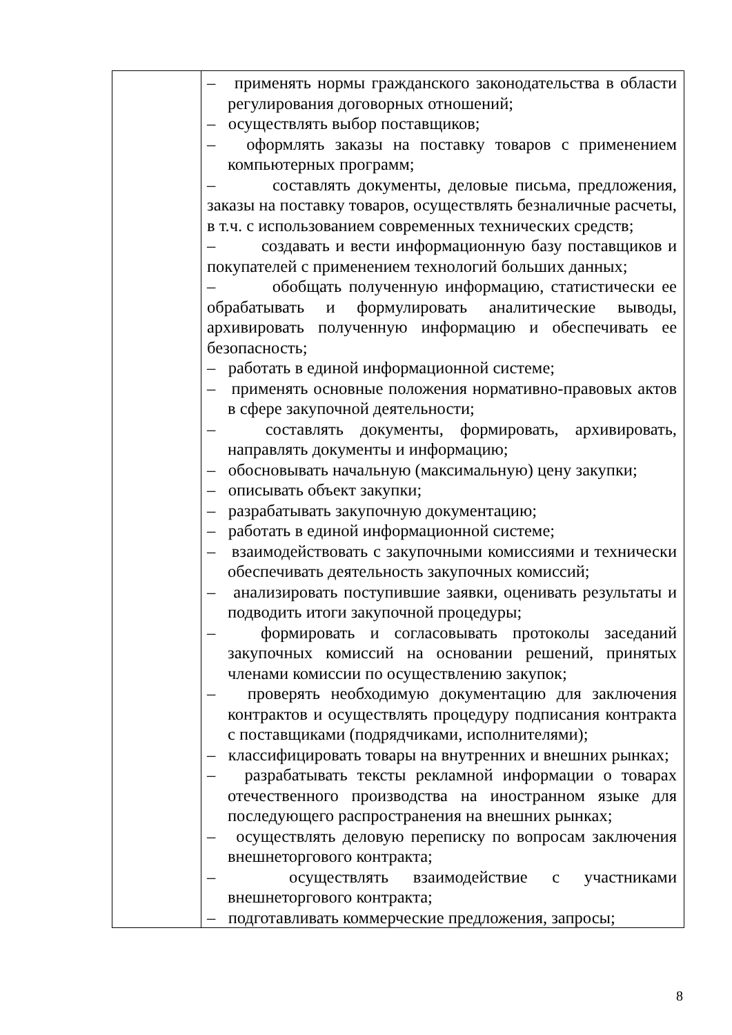| | – применять нормы гражданского законодательства в области регулирования договорных отношений; – осуществлять выбор поставщиков; – оформлять заказы на поставку товаров с применением компьютерных программ; – составлять документы, деловые письма, предложения, заказы на поставку товаров, осуществлять безналичные расчеты, в т.ч. с использованием современных технических средств; – создавать и вести информационную базу поставщиков и покупателей с применением технологий больших данных; – обобщать полученную информацию, статистически ее обрабатывать и формулировать аналитические выводы, архивировать полученную информацию и обеспечивать ее безопасность; – работать в единой информационной системе; – применять основные положения нормативно-правовых актов в сфере закупочной деятельности; – составлять документы, формировать, архивировать, направлять документы и информацию; – обосновывать начальную (максимальную) цену закупки; – описывать объект закупки; – разрабатывать закупочную документацию; – работать в единой информационной системе; – взаимодействовать с закупочными комиссиями и технически обеспечивать деятельность закупочных комиссий; – анализировать поступившие заявки, оценивать результаты и подводить итоги закупочной процедуры; – формировать и согласовывать протоколы заседаний закупочных комиссий на основании решений, принятых членами комиссии по осуществлению закупок; – проверять необходимую документацию для заключения контрактов и осуществлять процедуру подписания контракта с поставщиками (подрядчиками, исполнителями); – классифицировать товары на внутренних и внешних рынках; – разрабатывать тексты рекламной информации о товарах отечественного производства на иностранном языке для последующего распространения на внешних рынках; – осуществлять деловую переписку по вопросам заключения внешнеторгового контракта; – осуществлять взаимодействие с участниками внешнеторгового контракта; – подготавливать коммерческие предложения, запросы; |
8